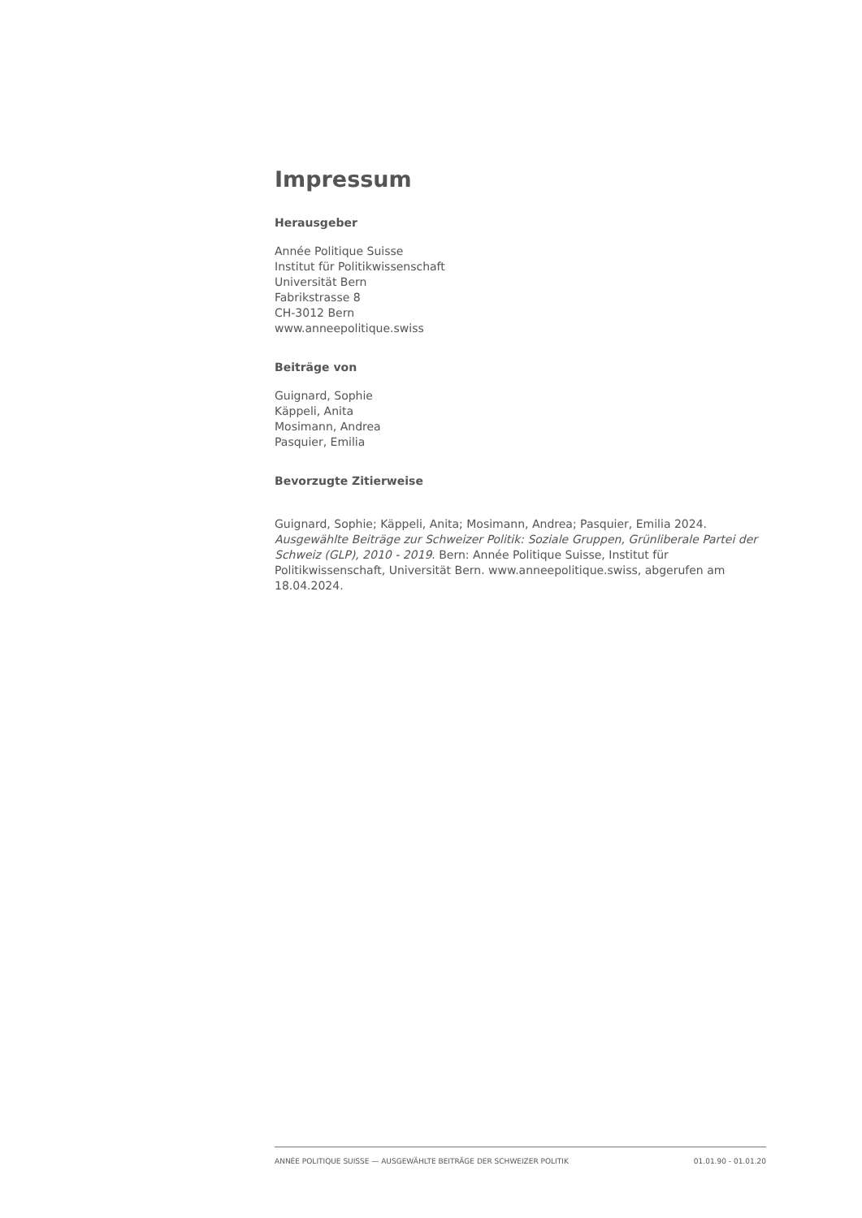Impressum
Herausgeber
Année Politique Suisse
Institut für Politikwissenschaft
Universität Bern
Fabrikstrasse 8
CH-3012 Bern
www.anneepolitique.swiss
Beiträge von
Guignard, Sophie
Käppeli, Anita
Mosimann, Andrea
Pasquier, Emilia
Bevorzugte Zitierweise
Guignard, Sophie; Käppeli, Anita; Mosimann, Andrea; Pasquier, Emilia 2024. Ausgewählte Beiträge zur Schweizer Politik: Soziale Gruppen, Grünliberale Partei der Schweiz (GLP), 2010 - 2019. Bern: Année Politique Suisse, Institut für Politikwissenschaft, Universität Bern. www.anneepolitique.swiss, abgerufen am 18.04.2024.
ANNÉE POLITIQUE SUISSE — AUSGEWÄHLTE BEITRÄGE DER SCHWEIZER POLITIK 01.01.90 - 01.01.20